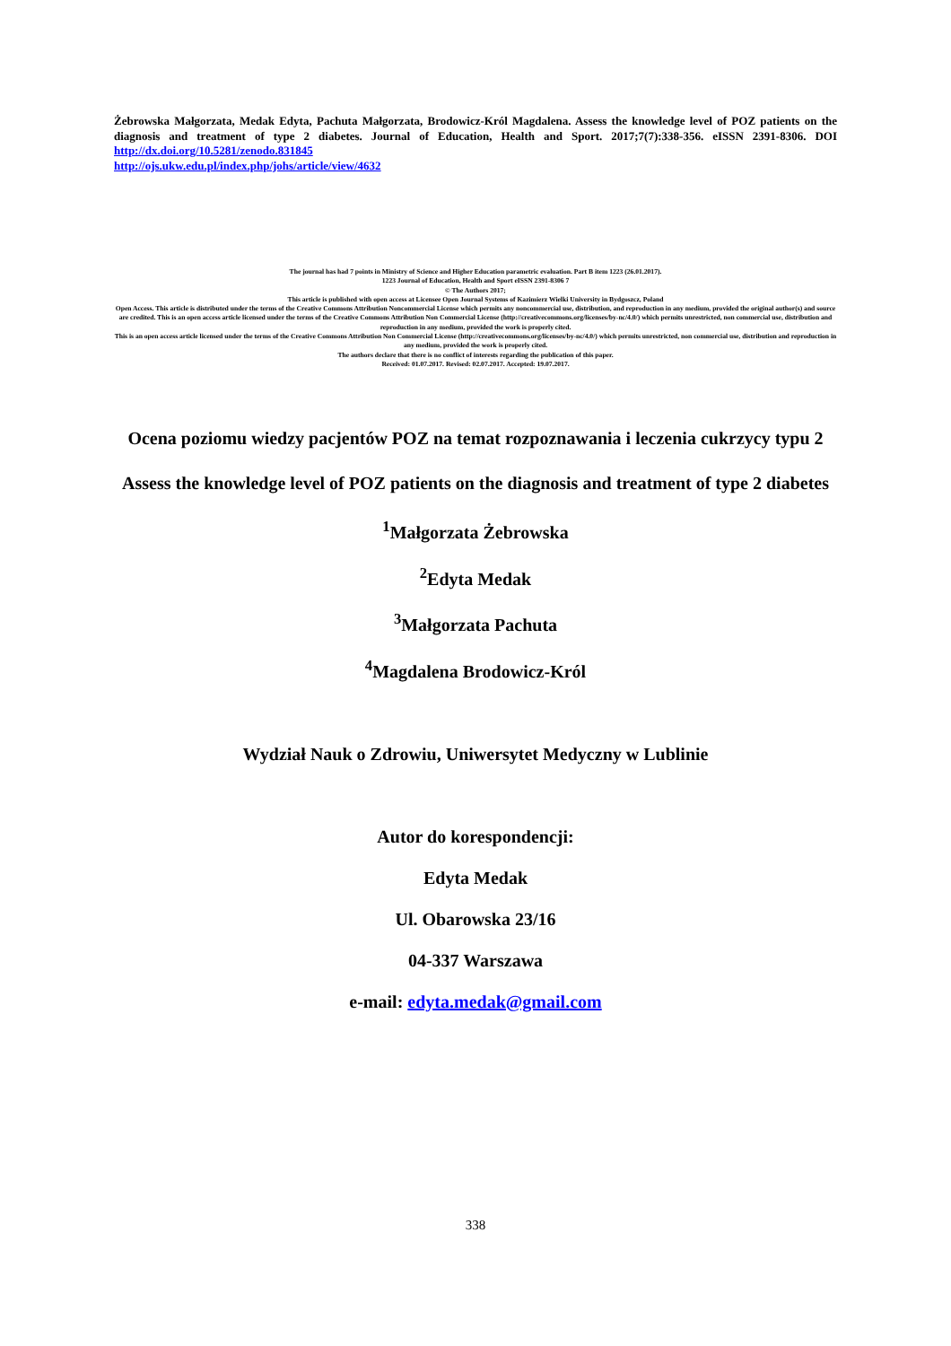Żebrowska Małgorzata, Medak Edyta, Pachuta Małgorzata, Brodowicz-Król Magdalena. Assess the knowledge level of POZ patients on the diagnosis and treatment of type 2 diabetes. Journal of Education, Health and Sport. 2017;7(7):338-356. eISSN 2391-8306. DOI http://dx.doi.org/10.5281/zenodo.831845
http://ojs.ukw.edu.pl/index.php/johs/article/view/4632
The journal has had 7 points in Ministry of Science and Higher Education parametric evaluation. Part B item 1223 (26.01.2017).
1223 Journal of Education, Health and Sport eISSN 2391-8306 7
© The Authors 2017;
This article is published with open access at Licensee Open Journal Systems of Kazimierz Wielki University in Bydgoszcz, Poland
Open Access. This article is distributed under the terms of the Creative Commons Attribution Noncommercial License which permits any noncommercial use, distribution, and reproduction in any medium, provided the original author(s) and source are credited. This is an open access article licensed under the terms of the Creative Commons Attribution Non Commercial License (http://creativecommons.org/licenses/by-nc/4.0/) which permits unrestricted, non commercial use, distribution and reproduction in any medium, provided the work is properly cited.
This is an open access article licensed under the terms of the Creative Commons Attribution Non Commercial License (http://creativecommons.org/licenses/by-nc/4.0/) which permits unrestricted, non commercial use, distribution and reproduction in any medium, provided the work is properly cited.
The authors declare that there is no conflict of interests regarding the publication of this paper.
Received: 01.07.2017. Revised: 02.07.2017. Accepted: 19.07.2017.
Ocena poziomu wiedzy pacjentów POZ na temat rozpoznawania i leczenia cukrzycy typu 2
Assess the knowledge level of POZ patients on the diagnosis and treatment of type 2 diabetes
<sup>1</sup> Małgorzata Żebrowska
<sup>2</sup> Edyta Medak
<sup>3</sup> Małgorzata Pachuta
<sup>4</sup> Magdalena Brodowicz-Król
Wydział Nauk o Zdrowiu, Uniwersytet Medyczny w Lublinie
Autor do korespondencji:
Edyta Medak
Ul. Obarowska 23/16
04-337 Warszawa
e-mail: edyta.medak@gmail.com
338